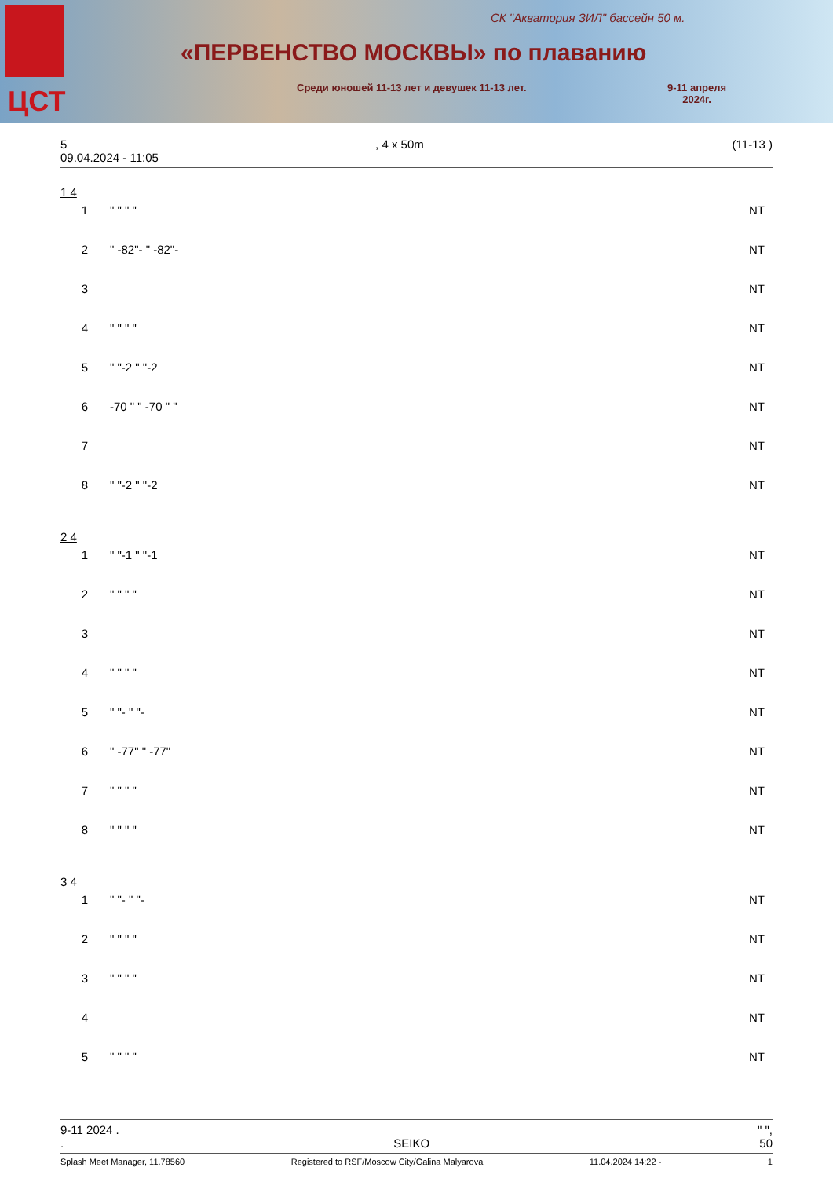ЦСТ
СК "Акватория ЗИЛ" бассейн 50 м.
«ПЕРВЕНСТВО МОСКВЫ» по плаванию
Среди юношей 11-13 лет и девушек 11-13 лет.
9-11 апреля
2024г.
5, 4 x 50m (11-13 )
09.04.2024 - 11:05
1 4
| 1 | " " " " | NT |
| 2 | " -82"- " -82"- | NT |
| 3 | | NT |
| 4 | " " " " | NT |
| 5 | " "-2 " "-2 | NT |
| 6 | -70 " " -70 " " | NT |
| 7 | | NT |
| 8 | " "-2 " "-2 | NT |
2 4
| 1 | " "-1 " "-1 | NT |
| 2 | " " " " | NT |
| 3 | | NT |
| 4 | " " " " | NT |
| 5 | " "- " "- | NT |
| 6 | " -77" " -77" | NT |
| 7 | " " " " | NT |
| 8 | " " " " | NT |
3 4
| 1 | " "- " "- | NT |
| 2 | " " " " | NT |
| 3 | " " " " | NT |
| 4 | | NT |
| 5 | " " " " | NT |
9-11 2024 . " ",
. SEIKO 50
Splash Meet Manager, 11.78560 Registered to RSF/Moscow City/Galina Malyarova 11.04.2024 14:22 - 1